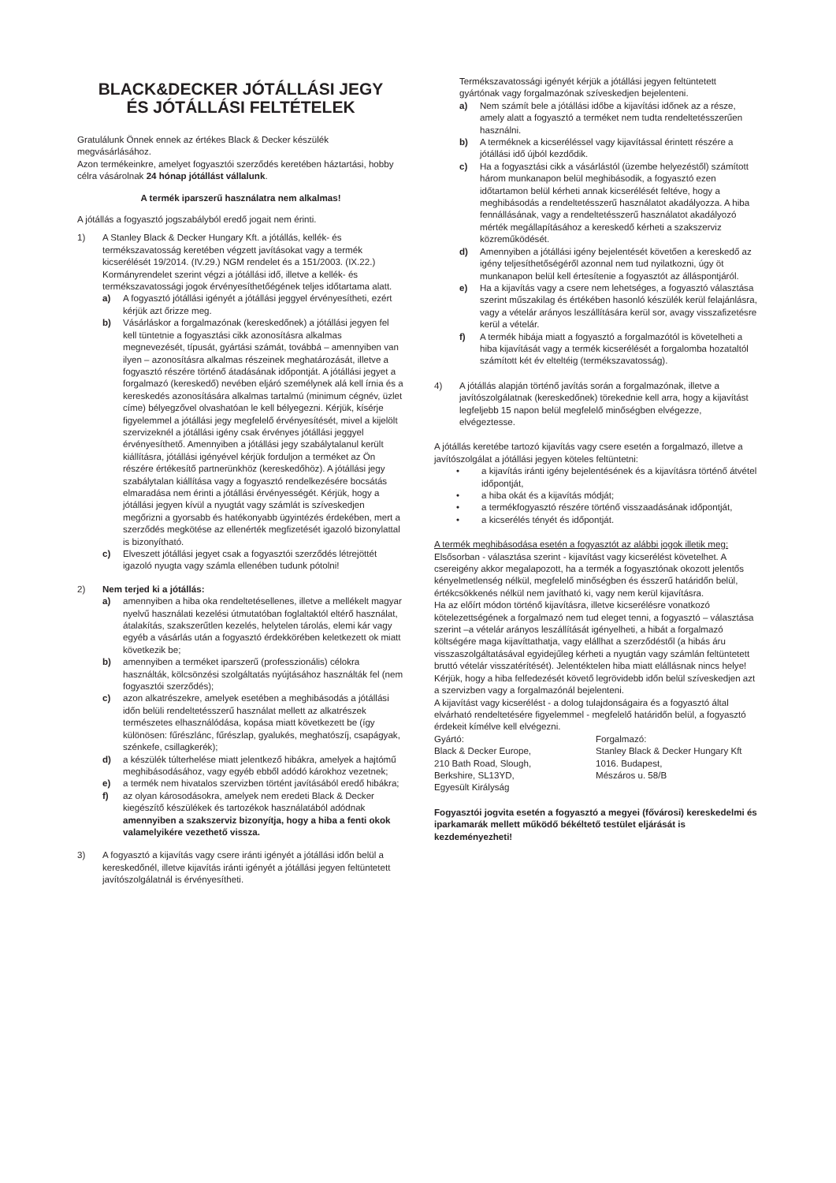BLACK&DECKER JÓTÁLLÁSI JEGY
ÉS JÓTÁLLÁSI FELTÉTELEK
Gratulálunk Önnek ennek az értékes Black & Decker készülék megvásárlásához.
Azon termékeinkre, amelyet fogyasztói szerződés keretében háztartási, hobby célra vásárolnak 24 hónap jótállást vállalunk.
A termék iparszerű használatra nem alkalmas!
A jótállás a fogyasztó jogszabályból eredő jogait nem érinti.
1) A Stanley Black & Decker Hungary Kft. a jótállás, kellék- és termékszavatosság keretében végzett javításokat vagy a termék kicserélését 19/2014. (IV.29.) NGM rendelet és a 151/2003. (IX.22.) Kormányrendelet szerint végzi a jótállási idő, illetve a kellék- és termékszavatossági jogok érvényesíthetőégének teljes időtartama alatt.
a) A fogyasztó jótállási igényét a jótállási jeggyel érvényesítheti, ezért kérjük azt őrizze meg.
b) Vásárláskor a forgalmazónak (kereskedőnek) a jótállási jegyen fel kell tüntetnie a fogyasztási cikk azonosításra alkalmas megnevezését, típusát, gyártási számát, továbbá – amennyiben van ilyen – azonosításra alkalmas részeinek meghatározását, illetve a fogyasztó részére történő átadásának időpontját. A jótállási jegyet a forgalmazó (kereskedő) nevében eljáró személynek alá kell írnia és a kereskedés azonosítására alkalmas tartalmú (minimum cégnév, üzlet címe) bélyegzővel olvashatóan le kell bélyegezni. Kérjük, kísérje figyelemmel a jótállási jegy megfelelő érvényesítését, mivel a kijelölt szervizeknél a jótállási igény csak érvényes jótállási jeggyel érvényesíthető. Amennyiben a jótállási jegy szabálytalanul került kiállításra, jótállási igényével kérjük forduljon a terméket az Ön részére értékesítő partnerünkhöz (kereskedőhöz). A jótállási jegy szabálytalan kiállítása vagy a fogyasztó rendelkezésére bocsátás elmaradása nem érinti a jótállási érvényességét. Kérjük, hogy a jótállási jegyen kívül a nyugtát vagy számlát is szíveskedjen megőrizni a gyorsabb és hatékonyabb ügyintézés érdekében, mert a szerződés megkötése az ellenérték megfizetését igazoló bizonylattal is bizonyítható.
c) Elveszett jótállási jegyet csak a fogyasztói szerződés létrejöttét igazoló nyugta vagy számla ellenében tudunk pótolni!
2) Nem terjed ki a jótállás:
a) amennyiben a hiba oka rendeltetésellenes, illetve a mellékelt magyar nyelvű használati kezelési útmutatóban foglaltaktól eltérő használat, átalakítás, szakszerűtlen kezelés, helytelen tárolás, elemi kár vagy egyéb a vásárlás után a fogyasztó érdekkörében keletkezett ok miatt következik be;
b) amennyiben a terméket iparszerű (professzionális) célokra használták, kölcsönzési szolgáltatás nyújtásához használták fel (nem fogyasztói szerződés);
c) azon alkatrészekre, amelyek esetében a meghibásodás a jótállási időn belüli rendeltetésszerű használat mellett az alkatrészek természetes elhasználódása, kopása miatt következett be (így különösen: fűrészlánc, fűrészlap, gyalukés, meghatószíj, csapágyak, szénkefe, csillagkerék);
d) a készülék túlterhelése miatt jelentkező hibákra, amelyek a hajtómű meghibásodásához, vagy egyéb ebből adódó károkhoz vezetnek;
e) a termék nem hivatalos szervizben történt javításából eredő hibákra;
f) az olyan károsodásokra, amelyek nem eredeti Black & Decker kiegészítő készülékek és tartozékok használatából adódnak amennyiben a szakszerviz bizonyítja, hogy a hiba a fenti okok valamelyikére vezethető vissza.
3) A fogyasztó a kijavítás vagy csere iránti igényét a jótállási időn belül a kereskedőnél, illetve kijavítás iránti igényét a jótállási jegyen feltüntetett javítószolgálatnál is érvényesítheti.
Termékszavatossági igényét kérjük a jótállási jegyen feltüntetett gyártónak vagy forgalmazónak szíveskedjen bejelenteni.
a) Nem számít bele a jótállási időbe a kijavítási időnek az a része, amely alatt a fogyasztó a terméket nem tudta rendeltetésszerűen használni.
b) A terméknek a kicseréléssel vagy kijavítással érintett részére a jótállási idő újból kezdődik.
c) Ha a fogyasztási cikk a vásárlástól (üzembe helyezéstől) számított három munkanapon belül meghibásodik, a fogyasztó ezen időtartamon belül kérheti annak kicserélését feltéve, hogy a meghibásodás a rendeltetésszerű használatot akadályozza. A hiba fennállásának, vagy a rendeltetésszerű használatot akadályozó mérték megállapításához a kereskedő kérheti a szakszerviz közreműködését.
d) Amennyiben a jótállási igény bejelentését követően a kereskedő az igény teljesíthetőségéről azonnal nem tud nyilatkozni, úgy öt munkanapon belül kell értesítenie a fogyasztót az álláspontjáról.
e) Ha a kijavítás vagy a csere nem lehetséges, a fogyasztó választása szerint műszakilag és értékében hasonló készülék kerül felajánlásra, vagy a vételár arányos leszállítására kerül sor, avagy visszafizetésre kerül a vételár.
f) A termék hibája miatt a fogyasztó a forgalmazótól is követelheti a hiba kijavítását vagy a termék kicserélését a forgalomba hozataltól számított két év elteltéig (termékszavatosság).
4) A jótállás alapján történő javítás során a forgalmazónak, illetve a javítószolgálatnak (kereskedőnek) törekednie kell arra, hogy a kijavítást legfeljebb 15 napon belül megfelelő minőségben elvégezze, elvégeztesse.
A jótállás keretébe tartozó kijavítás vagy csere esetén a forgalmazó, illetve a javítószolgálat a jótállási jegyen köteles feltüntetni:
• a kijavítás iránti igény bejelentésének és a kijavításra történő átvétel időpontját,
• a hiba okát és a kijavítás módját;
• a termékfogyasztó részére történő visszaadásának időpontját,
• a kicserélés tényét és időpontját.
A termék meghibásodása esetén a fogyasztót az alábbi jogok illetik meg:
Elsősorban - választása szerint - kijavítást vagy kicserélést követelhet. A csereigény akkor megalapozott, ha a termék a fogyasztónak okozott jelentős kényelmetlenség nélkül, megfelelő minőségben és ésszerű határidőn belül, értékcsökkenés nélkül nem javítható ki, vagy nem kerül kijavításra.
Ha az előírt módon történő kijavításra, illetve kicserélésre vonatkozó kötelezettségének a forgalmazó nem tud eleget tenni, a fogyasztó – választása szerint –a vételár arányos leszállítását igényelheti, a hibát a forgalmazó költségére maga kijavíttathatja, vagy elállhat a szerződéstől (a hibás áru visszaszolgáltatásával egyidejűleg kérheti a nyugtán vagy számlán feltüntetett bruttó vételár visszatérítését). Jelentéktelen hiba miatt elállásnak nincs helye!
Kérjük, hogy a hiba felfedezését követő legrövidebb időn belül szíveskedjen azt a szervizben vagy a forgalmazónál bejelenteni.
A kijavítást vagy kicserélést - a dolog tulajdonságaira és a fogyasztó által elvárható rendeltetésére figyelemmel - megfelelő határidőn belül, a fogyasztó érdekeit kímélve kell elvégezni.
Gyártó:
Black & Decker Europe,
210 Bath Road, Slough,
Berkshire, SL13YD,
Egyesült Királyság
Forgalmazó:
Stanley Black & Decker Hungary Kft
1016. Budapest,
Mészáros u. 58/B
Fogyasztói jogvita esetén a fogyasztó a megyei (fővárosi) kereskedelmi és iparkamarák mellett működő békéltető testület eljárását is kezdeményezheti!